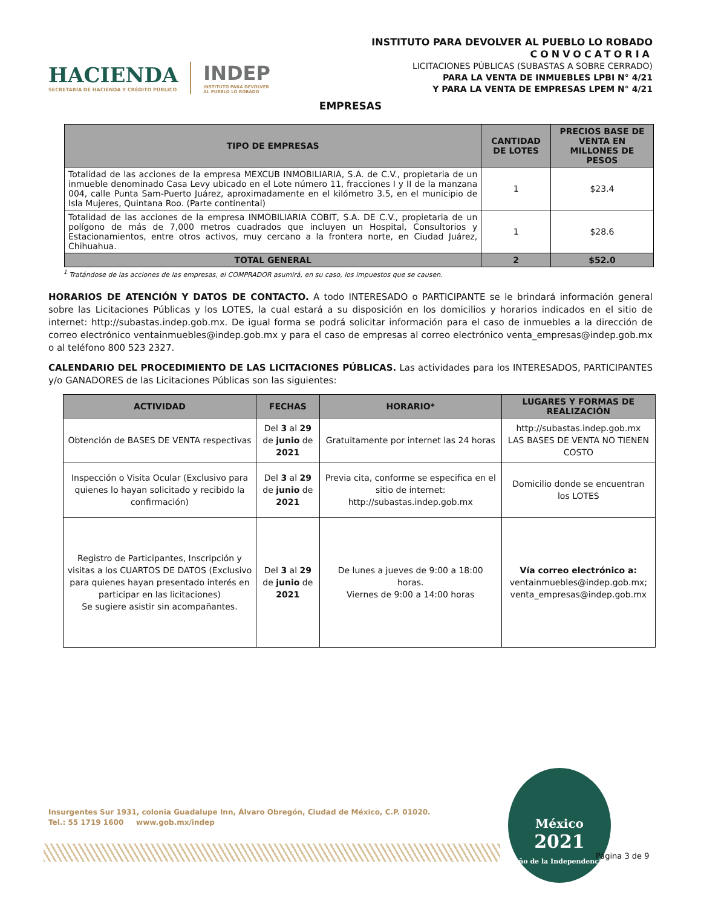HACIENDA
SECRETARÍA DE HACIENDA Y CRÉDITO PÚBLICO
INDEP
INSTITUTO PARA DEVOLVER
AL PUEBLO LO ROBADO
INSTITUTO PARA DEVOLVER AL PUEBLO LO ROBADO
CONVOCATORIA
LICITACIONES PÚBLICAS (SUBASTAS A SOBRE CERRADO)
PARA LA VENTA DE INMUEBLES LPBI N° 4/21
Y PARA LA VENTA DE EMPRESAS LPEM N° 4/21
EMPRESAS
| TIPO DE EMPRESAS | CANTIDAD DE LOTES | PRECIOS BASE DE VENTA EN MILLONES DE PESOS |
| --- | --- | --- |
| Totalidad de las acciones de la empresa MEXCUB INMOBILIARIA, S.A. de C.V., propietaria de un inmueble denominado Casa Levy ubicado en el Lote número 11, fracciones I y II de la manzana 004, calle Punta Sam-Puerto Juárez, aproximadamente en el kilómetro 3.5, en el municipio de Isla Mujeres, Quintana Roo. (Parte continental) | 1 | $23.4 |
| Totalidad de las acciones de la empresa INMOBILIARIA COBIT, S.A. DE C.V., propietaria de un polígono de más de 7,000 metros cuadrados que incluyen un Hospital, Consultorios y Estacionamientos, entre otros activos, muy cercano a la frontera norte, en Ciudad Juárez, Chihuahua. | 1 | $28.6 |
| TOTAL GENERAL | 2 | $52.0 |
<sup>1</sup> Tratándose de las acciones de las empresas, el COMPRADOR asumirá, en su caso, los impuestos que se causen.
HORARIOS DE ATENCIÓN Y DATOS DE CONTACTO. A todo INTERESADO o PARTICIPANTE se le brindará información general sobre las Licitaciones Públicas y los LOTES, la cual estará a su disposición en los domicilios y horarios indicados en el sitio de internet: http://subastas.indep.gob.mx. De igual forma se podrá solicitar información para el caso de inmuebles a la dirección de correo electrónico ventainmuebles@indep.gob.mx y para el caso de empresas al correo electrónico venta_empresas@indep.gob.mx o al teléfono 800 523 2327.
CALENDARIO DEL PROCEDIMIENTO DE LAS LICITACIONES PÚBLICAS. Las actividades para los INTERESADOS, PARTICIPANTES y/o GANADORES de las Licitaciones Públicas son las siguientes:
| ACTIVIDAD | FECHAS | HORARIO* | LUGARES Y FORMAS DE REALIZACIÓN |
| --- | --- | --- | --- |
| Obtención de BASES DE VENTA respectivas | Del 3 al 29 de junio de 2021 | Gratuitamente por internet las 24 horas | http://subastas.indep.gob.mx LAS BASES DE VENTA NO TIENEN COSTO |
| Inspección o Visita Ocular (Exclusivo para quienes lo hayan solicitado y recibido la confirmación) | Del 3 al 29 de junio de 2021 | Previa cita, conforme se especifica en el sitio de internet: http://subastas.indep.gob.mx | Domicilio donde se encuentran los LOTES |
| Registro de Participantes, Inscripción y visitas a los CUARTOS DE DATOS (Exclusivo para quienes hayan presentado interés en participar en las licitaciones) Se sugiere asistir sin acompañantes. | Del 3 al 29 de junio de 2021 | De lunes a jueves de 9:00 a 18:00 horas. Viernes de 9:00 a 14:00 horas | Vía correo electrónico a: ventainmuebles@indep.gob.mx; venta_empresas@indep.gob.mx |
Insurgentes Sur 1931, colonia Guadalupe Inn, Álvaro Obregón, Ciudad de México, C.P. 01020.
Tel.: 55 1719 1600 www.gob.mx/indep
México
2021
Año de la Independencia
Página 3 de 9